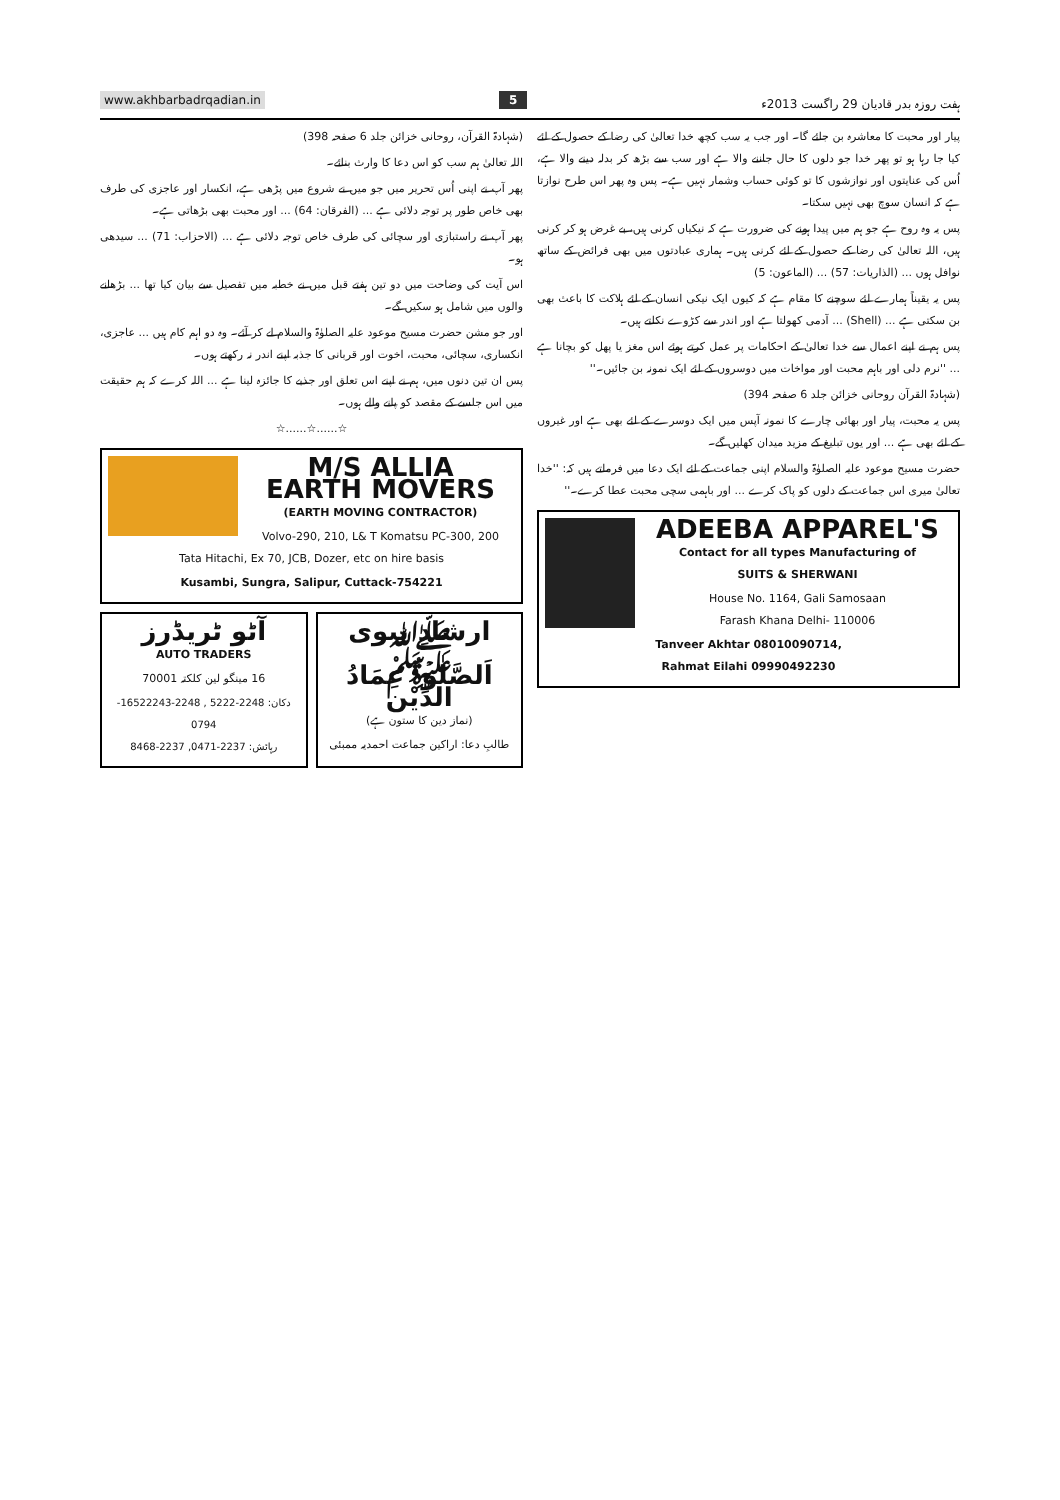www.akhbarbadrqadian.in 5 ہفت روزہ بدر قادیان 29 راگست 2013ء
پیار اور محبت کا معاشرہ بن جائے گا۔ اور جب یہ سب کچھ خدا تعالیٰ کی رضا کے حصول کے لئے کیا جا رہا ہو تو پھر خدا جو دلوں کا حال جاننے والا ہے اور سب سے بڑھ کر بدلہ دینے والا ہے، اُس کی عنایتوں اور نوازشوں کا تو کوئی حساب وشمار نہیں ہے۔ پس وہ پھر اس طرح نوازتا ہے کہ انسان سوچ بھی نہیں سکتا۔
پس یہ وہ روح ہے جو ہم میں پیدا ہونے کی ضرورت ہے کہ نیکیاں کرنی ہیں، بے غرض ہو کر کرنی ہیں، اللہ تعالیٰ کی رضا کے حصول کے لئے کرنی ہیں۔ ہماری عبادتوں میں بھی فرائض کے ساتھ نوافل ہوں ... (الذاریات: 57) ... (الماعون: 5)
پس یہ یقیناً ہمارے لئے سوچنے کا مقام ہے کہ کیوں ایک نیکی انسان کے لئے ہلاکت کا باعث بھی بن سکتی ہے ... (Shell) ... آدمی کھولتا ہے اور اندر سے کڑوے نکلتے ہیں۔
پس ہم نے اپنے اعمال سے خدا تعالیٰ کے احکامات پر عمل کرتے ہوئے اس مغز یا پھل کو بچانا ہے ... ''نرم دلی اور باہم محبت اور مواخات میں دوسروں کے لئے ایک نمونہ بن جائیں۔''
(شہادۃ القرآن روحانی خزائن جلد 6 صفحہ 394)
پس یہ محبت، پیار اور بھائی چارے کا نمونہ آپس میں ایک دوسرے کے لئے بھی ہے اور غیروں کے لئے بھی ہے ... اور یوں تبلیغ کے مزید میدان کھلیں گے۔
حضرت مسیح موعود علیہ الصلوٰۃ والسلام اپنی جماعت کے لئے ایک دعا میں فرماتے ہیں کہ: ''خدا تعالیٰ میری اس جماعت کے دلوں کو پاک کرے ... اور باہمی سچی محبت عطا کرے۔''
ADEEBA APPAREL'S
Contact for all types Manufacturing of
SUITS & SHERWANI
House No. 1164, Gali Samosaan
Farash Khana Delhi- 110006
Tanveer Akhtar 08010090714,
Rahmat Eilahi 09990492230
(شہادۃ القرآن، روحانی خزائن جلد 6 صفحہ 398)
اللہ تعالیٰ ہم سب کو اس دعا کا وارث بنائے۔
پھر آپ نے اپنی اُس تحریر میں جو میں نے شروع میں پڑھی ہے، انکسار اور عاجزی کی طرف بھی خاص طور پر توجہ دلائی ہے ... (الفرقان: 64) ... اور محبت بھی بڑھاتی ہے۔
پھر آپ نے راستبازی اور سچائی کی طرف خاص توجہ دلائی ہے ... (الاحزاب: 71) ... سیدھی ہو۔
اس آیت کی وضاحت میں دو تین ہفتے قبل میں نے خطبہ میں تفصیل سے بیان کیا تھا ... بڑھانے والوں میں شامل ہو سکیں گے۔
اور جو مشن حضرت مسیح موعود علیہ الصلوٰۃ والسلام لے کر آئے۔ وہ دو اہم کام ہیں ... عاجزی، انکساری، سچائی، محبت، اخوت اور قربانی کا جذبہ اپنے اندر نہ رکھتے ہوں۔
پس ان تین دنوں میں، ہم نے اپنے اس تعلق اور جذبے کا جائزہ لینا ہے ... اللہ کرے کہ ہم حقیقت میں اس جلسے کے مقصد کو پانے والے ہوں۔
☆......☆......☆
M/S ALLIA
EARTH MOVERS
(EARTH MOVING CONTRACTOR)
Volvo-290, 210, L& T Komatsu PC-300, 200
Tata Hitachi, Ex 70, JCB, Dozer, etc on hire basis
Kusambi, Sungra, Salipur, Cuttack-754221
ارشادِ نبوی ﷺ
اَلصَّلٰوۃُ عِمَادُ الدِّیْن
(نماز دین کا ستون ہے)
طالبِ دعا: اراکین جماعت احمدیہ ممبئی
آٹو ٹریڈرز
AUTO TRADERS
16 مینگو لین کلکتہ 70001
دکان: 2248-5222 , 2248-16522243-0794
رہائش: 2237-0471, 2237-8468